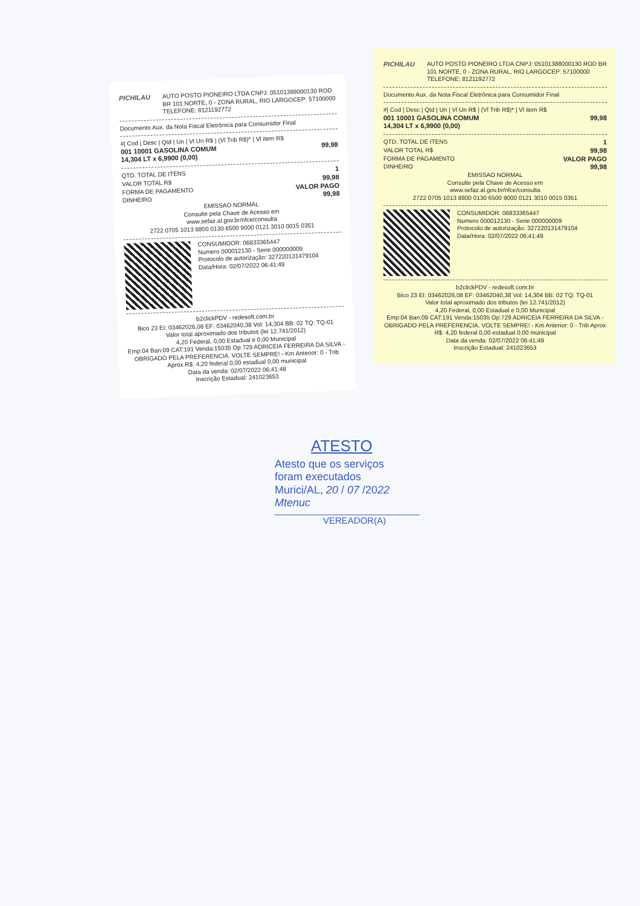PICHILAU
AUTO POSTO PIONEIRO LTDA CNPJ: 05101388000130 ROD BR 101 NORTE, 0 - ZONA RURAL, RIO LARGOCEP: 57100000 TELEFONE: 8121192772
Documento Aux. da Nota Fiscal Eletrônica para Consumidor Final
#| Cod | Desc | Qtd | Un | Vl Un R$ | (Vl Trib R$)* | Vl item R$
001 10001 GASOLINA COMUM
14,304 LT x 6,9900 (0,00) 99,98
QTD. TOTAL DE ITENS 1
VALOR TOTAL R$ 99,98
FORMA DE PAGAMENTO VALOR PAGO
DINHEIRO 99,98
EMISSAO NORMAL
Consulte pela Chave de Acesso em
www.sefaz.al.gov.br/nfce/consulta
2722 0705 1013 8800 0130 6500 9000 0121 3010 0015 0351
CONSUMIDOR: 06833365447
Numero 000012130 - Serie 000000009
Protocolo de autorização: 327220131479104
Data/Hora: 02/07/2022 06:41:49
b2clickPDV - redesoft.com.br
Bico 23 EI: 03462026,08 EF: 03462040,38 Vol: 14,304 BB: 02 TQ: TQ-01
Valor total aproximado dos tributos (lei 12.741/2012)
4,20 Federal, 0,00 Estadual e 0,00 Municipal
Emp:04 Ban:09 CAT:191 Venda:15035 Op:729 ADRICEIA FERREIRA DA SILVA - OBRIGADO PELA PREFERENCIA. VOLTE SEMPRE! - Km Anterior: 0 - Trib Aprox R$: 4,20 federal 0,00 estadual 0,00 municipal
Data da venda: 02/07/2022 06:41:48
Inscrição Estadual: 241023653
PICHILAU AUTO POSTO PIONEIRO LTDA CNPJ: 05101388000130 ROD BR 101 NORTE, 0 - ZONA RURAL, RIO LARGOCEP: 57100000 TELEFONE: 8121192772
Documento Aux. da Nota Fiscal Eletrônica para Consumidor Final
#| Cod | Desc | Qtd | Un | Vl Un R$ | (Vl Trib R$)* | Vl item R$
001 10001 GASOLINA COMUM
14,304 LT x 6,9900 (0,00) 99,98
QTD. TOTAL DE ITENS 1
VALOR TOTAL R$ 99,98
FORMA DE PAGAMENTO VALOR PAGO
DINHEIRO 99,98
EMISSAO NORMAL
Consulte pela Chave de Acesso em
www.sefaz.al.gov.br/nfce/consulta
2722 0705 1013 8800 0130 6500 9000 0121 3010 0015 0351
CONSUMIDOR: 06833365447
Numero 000012130 - Serie 000000009
Protocolo de autorização: 327220131479104
Data/Hora: 02/07/2022 06:41:49
b2clickPDV - redesoft.com.br
Bico 23 EI: 03462026,08 EF: 03462040,38 Vol: 14,304 BB: 02 TQ: TQ-01
Valor total aproximado dos tributos (lei 12.741/2012)
4,20 Federal, 0,00 Estadual e 0,00 Municipal
Emp:04 Ban:09 CAT:191 Venda:15035 Op:729 ADRICEIA FERREIRA DA SILVA - OBRIGADO PELA PREFERENCIA. VOLTE SEMPRE! - Km Anterior: 0 - Trib Aprox R$: 4,20 federal 0,00 estadual 0,00 municipal
Data da venda: 02/07/2022 06:41:49
Inscrição Estadual: 241023653
ATESTO
Atesto que os serviços
foram executados
Murici/AL, 20 / 07 /2022
Mtenuc
VEREADOR(A)